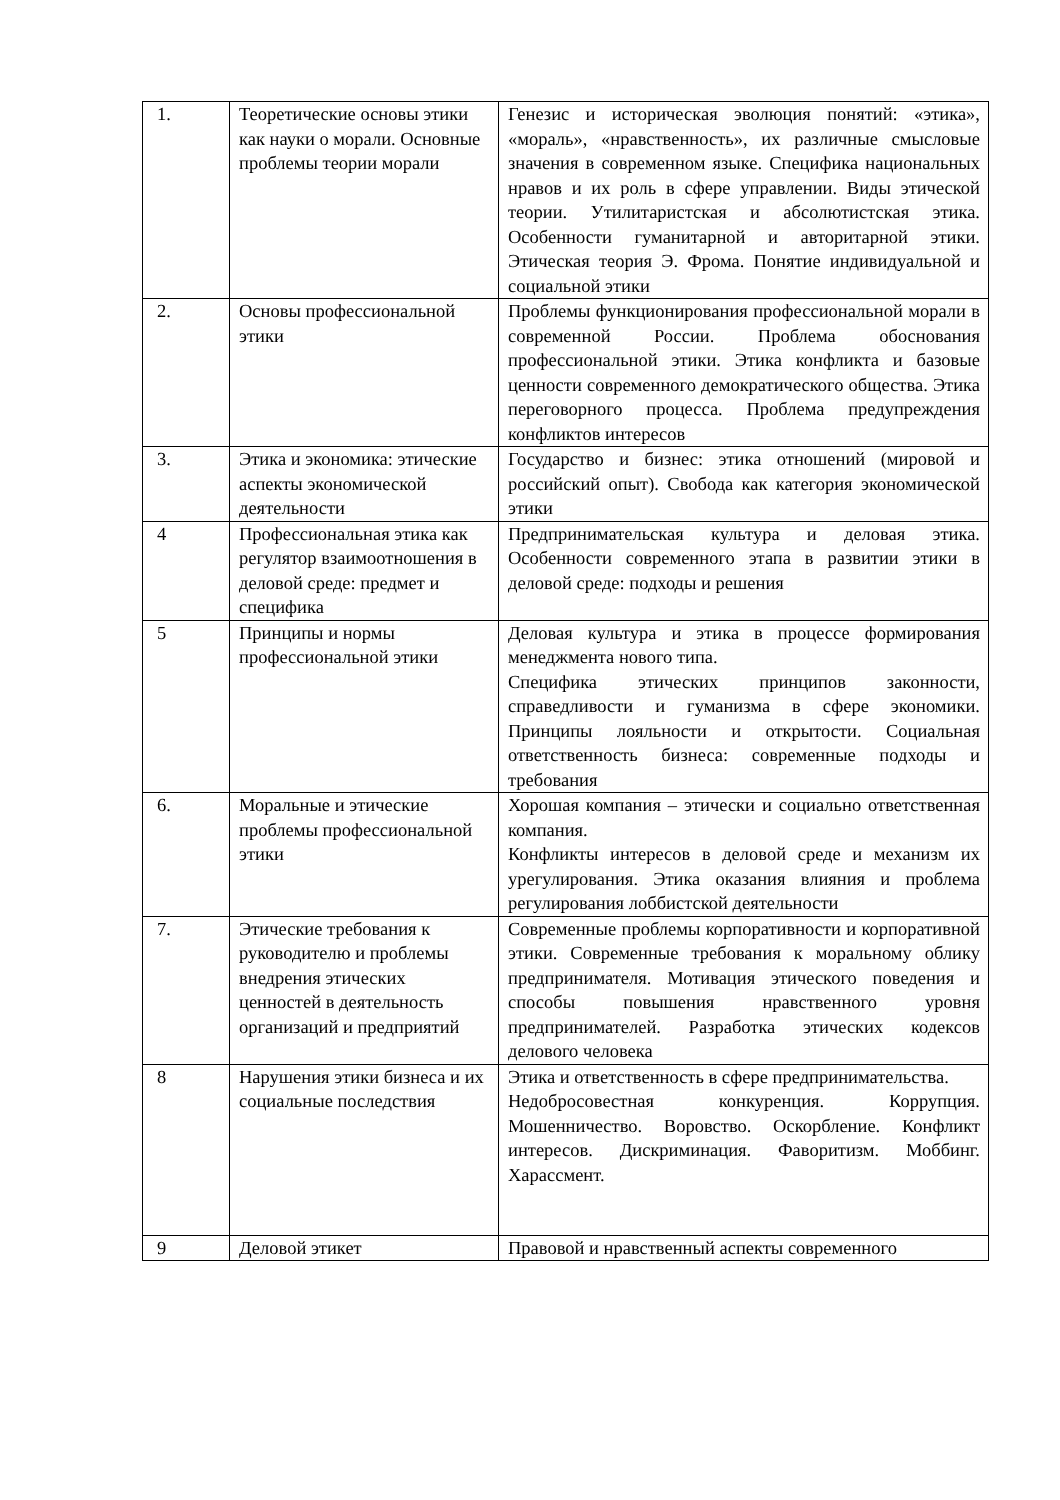| 1. | Теоретические основы этики как науки о морали. Основные проблемы теории морали | Генезис и историческая эволюция понятий: «этика», «мораль», «нравственность», их различные смысловые значения в современном языке. Специфика национальных нравов и их роль в сфере управлении. Виды этической теории. Утилитаристская и абсолютистская этика. Особенности гуманитарной и авторитарной этики. Этическая теория Э. Фрома. Понятие индивидуальной и социальной этики |
| 2. | Основы профессиональной этики | Проблемы функционирования профессиональной морали в современной России. Проблема обоснования профессиональной этики. Этика конфликта и базовые ценности современного демократического общества. Этика переговорного процесса. Проблема предупреждения конфликтов интересов |
| 3. | Этика и экономика: этические аспекты экономической деятельности | Государство и бизнес: этика отношений (мировой и российский опыт). Свобода как категория экономической этики |
| 4 | Профессиональная этика как регулятор взаимоотношения в деловой среде: предмет и специфика | Предпринимательская культура и деловая этика. Особенности современного этапа в развитии этики в деловой среде: подходы и решения |
| 5 | Принципы и нормы профессиональной этики | Деловая культура и этика в процессе формирования менеджмента нового типа. Специфика этических принципов законности, справедливости и гуманизма в сфере экономики. Принципы лояльности и открытости. Социальная ответственность бизнеса: современные подходы и требования |
| 6. | Моральные и этические проблемы профессиональной этики | Хорошая компания – этически и социально ответственная компания. Конфликты интересов в деловой среде и механизм их урегулирования. Этика оказания влияния и проблема регулирования лоббистской деятельности |
| 7. | Этические требования к руководителю и проблемы внедрения этических ценностей в деятельность организаций и предприятий | Современные проблемы корпоративности и корпоративной этики. Современные требования к моральному облику предпринимателя. Мотивация этического поведения и способы повышения нравственного уровня предпринимателей. Разработка этических кодексов делового человека |
| 8 | Нарушения этики бизнеса и их социальные последствия | Этика и ответственность в сфере предпринимательства. Недобросовестная конкуренция. Коррупция. Мошенничество. Воровство. Оскорбление. Конфликт интересов. Дискриминация. Фаворитизм. Моббинг. Харассмент. |
| 9 | Деловой этикет | Правовой и нравственный аспекты современного |